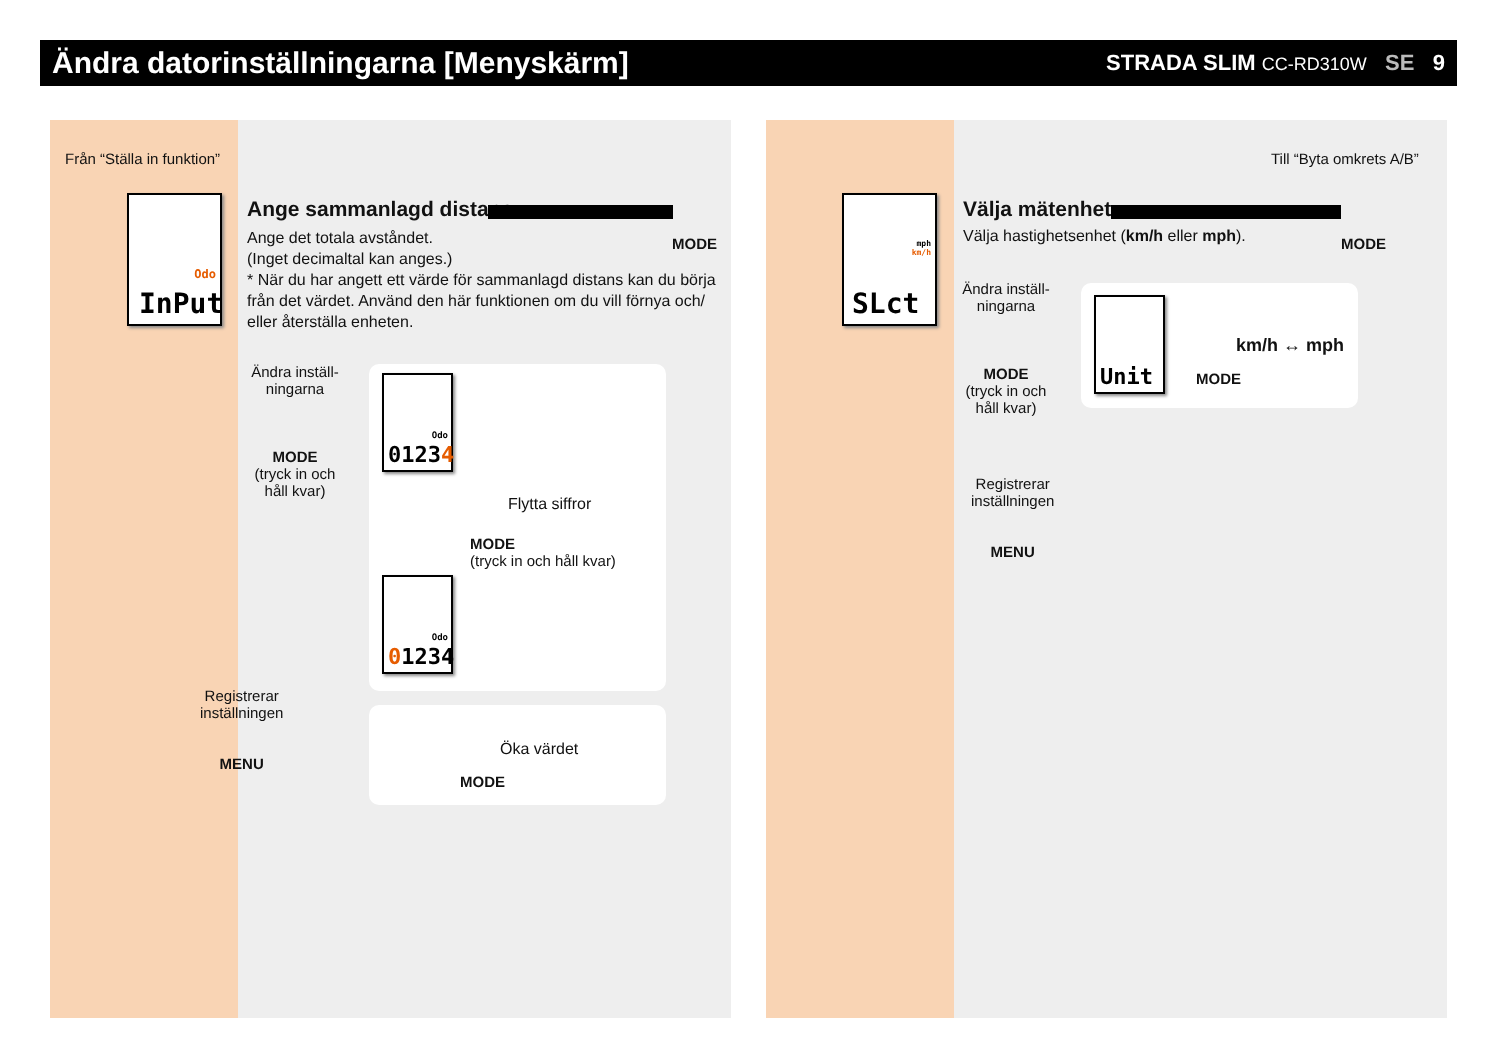Ändra datorinställningarna [Menyskärm]
STRADA SLIM CC-RD310W SE 9
Från “Ställa in funktion”
Odo
InPut
Ange sammanlagd distans
MODE
Ange det totala avståndet.
(Inget decimaltal kan anges.)
* När du har angett ett värde för sammanlagd distans kan du börja från det värdet. Använd den här funktionen om du vill förnya och/ eller återställa enheten.
Ändra inställ-ningarna
MODE
(tryck in och håll kvar)
Odo
01234
Odo
01234
Flytta siffror
MODE
(tryck in och håll kvar)
Öka värdet
MODE
Registrerar
inställningen
MENU
Till “Byta omkrets A/B”
mph
km/h
SLct
Välja mätenhet
Välja hastighetsenhet (km/h eller mph).
MODE
Ändra inställ-ningarna
MODE
(tryck in och håll kvar)
Unit
km/h ↔ mph
MODE
Registrerar
inställningen
MENU